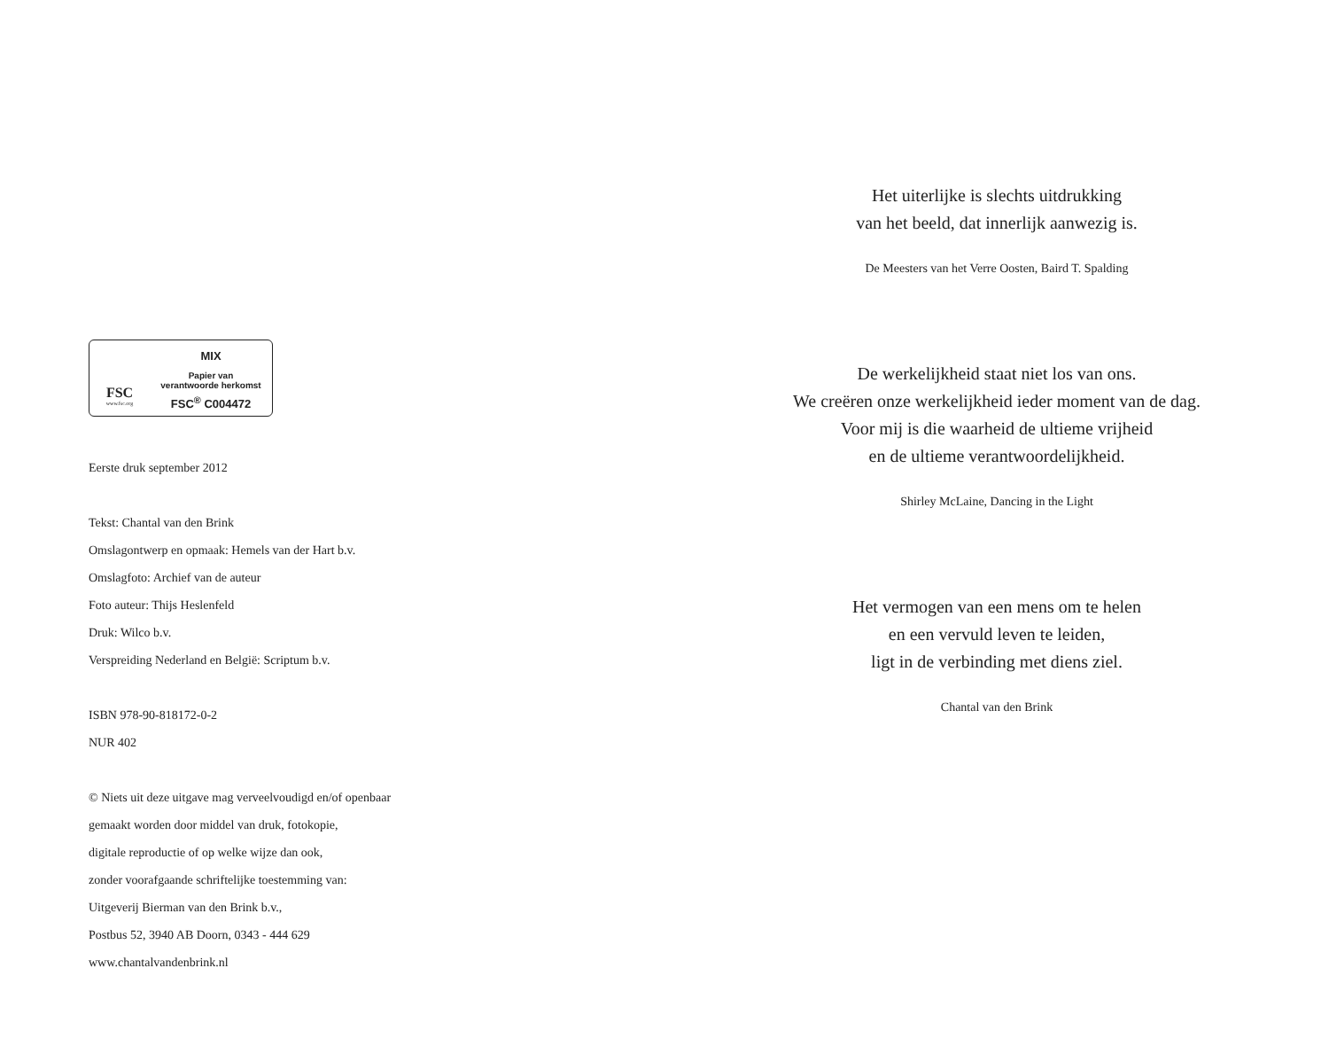FSC
www.fsc.org
MIX
Papier van
verantwoorde herkomst
FSC<sup>®</sup> C004472
Eerste druk september 2012
Tekst: Chantal van den Brink
Omslagontwerp en opmaak: Hemels van der Hart b.v.
Omslagfoto: Archief van de auteur
Foto auteur: Thijs Heslenfeld
Druk: Wilco b.v.
Verspreiding Nederland en België: Scriptum b.v.
ISBN 978-90-818172-0-2
NUR 402
© Niets uit deze uitgave mag verveelvoudigd en/of openbaar
gemaakt worden door middel van druk, fotokopie,
digitale reproductie of op welke wijze dan ook,
zonder voorafgaande schriftelijke toestemming van:
Uitgeverij Bierman van den Brink b.v.,
Postbus 52, 3940 AB Doorn, 0343 - 444 629
www.chantalvandenbrink.nl
Het uiterlijke is slechts uitdrukking
van het beeld, dat innerlijk aanwezig is.
De Meesters van het Verre Oosten, Baird T. Spalding
De werkelijkheid staat niet los van ons.
We creëren onze werkelijkheid ieder moment van de dag.
Voor mij is die waarheid de ultieme vrijheid
en de ultieme verantwoordelijkheid.
Shirley McLaine, Dancing in the Light
Het vermogen van een mens om te helen
en een vervuld leven te leiden,
ligt in de verbinding met diens ziel.
Chantal van den Brink